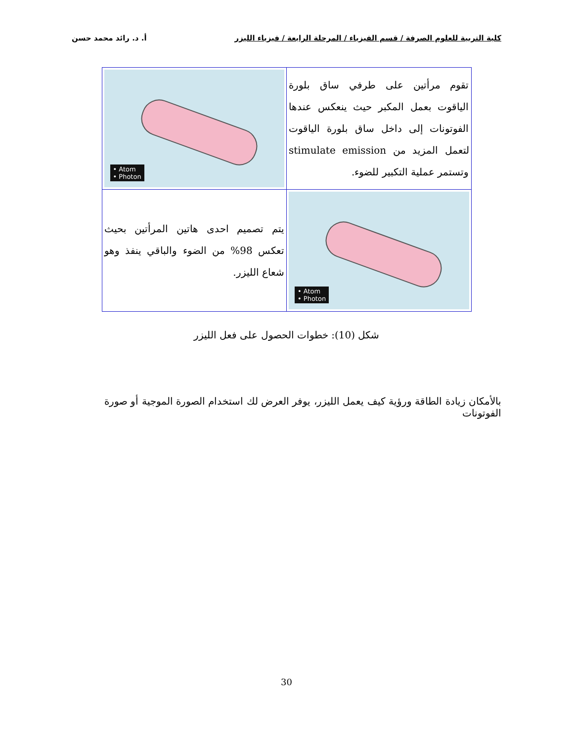كلية التربية للعلوم الصرفة / قسم الفيزياء / المرحلة الرابعة / فيزياء الليزر أ. د. رائد محمد حسن
| تقوم مرأتين على طرفي ساق بلورة الياقوت بعمل المكبر حيث ينعكس عندها الفوتونات إلى داخل ساق بلورة الياقوت لتعمل المزيد من stimulate emission وتستمر عملية التكبير للضوء. | • Atom • Photon |
| • Atom • Photon | يتم تصميم احدى هاتين المرأتين بحيث تعكس 98% من الضوء والباقي ينفذ وهو شعاع الليزر. |
شكل (10): خطوات الحصول على فعل الليزر
بالأمكان زيادة الطاقة ورؤية كيف يعمل الليزر، يوفر العرض لك استخدام الصورة الموجية أو صورة الفوتونات
30